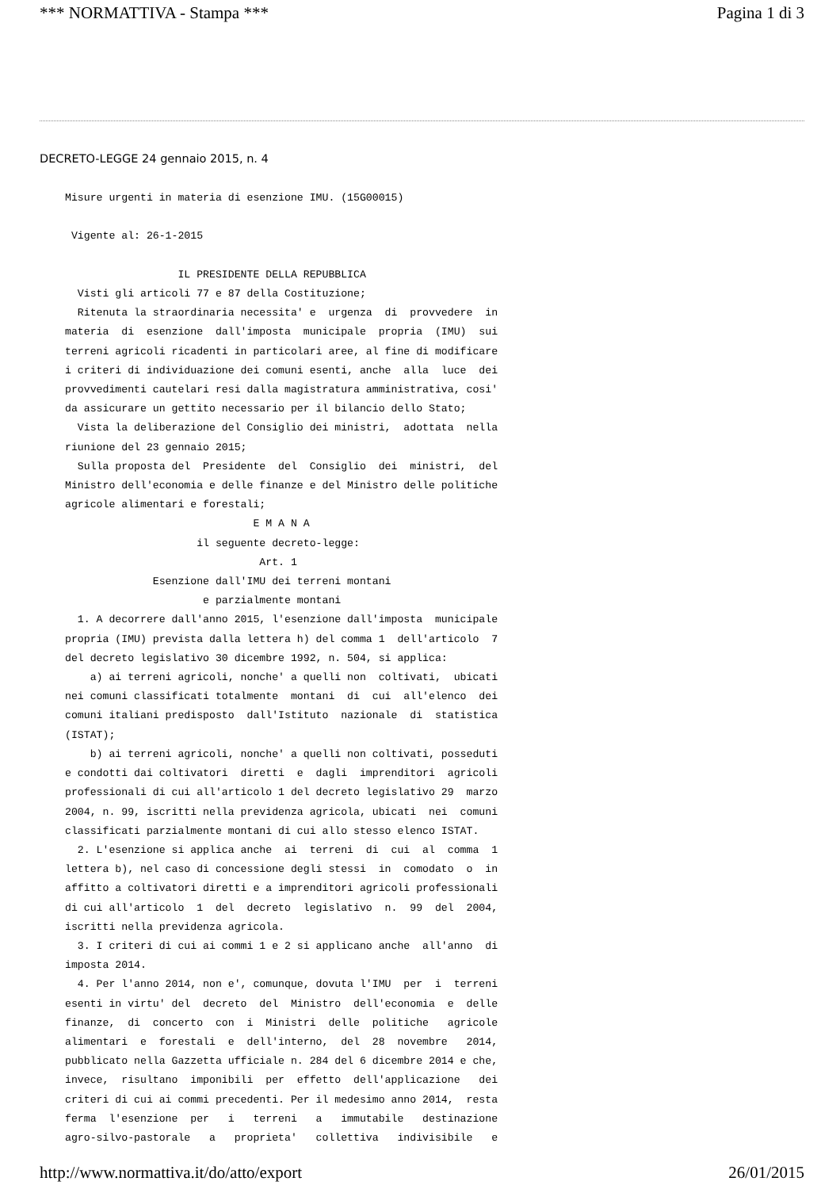*** NORMATTIVA - Stampa *** Pagina 1 di 3
DECRETO-LEGGE 24 gennaio 2015, n. 4
Misure urgenti in materia di esenzione IMU. (15G00015)

 Vigente al: 26-1-2015

                  IL PRESIDENTE DELLA REPUBBLICA
  Visti gli articoli 77 e 87 della Costituzione;
  Ritenuta la straordinaria necessita' e  urgenza  di  provvedere  in
materia  di  esenzione  dall'imposta  municipale  propria  (IMU)  sui
terreni agricoli ricadenti in particolari aree, al fine di modificare
i criteri di individuazione dei comuni esenti, anche  alla  luce  dei
provvedimenti cautelari resi dalla magistratura amministrativa, cosi'
da assicurare un gettito necessario per il bilancio dello Stato;
  Vista la deliberazione del Consiglio dei ministri,  adottata  nella
riunione del 23 gennaio 2015;
  Sulla proposta del  Presidente  del  Consiglio  dei  ministri,  del
Ministro dell'economia e delle finanze e del Ministro delle politiche
agricole alimentari e forestali;
                              E M A N A
                     il seguente decreto-legge:
                               Art. 1
              Esenzione dall'IMU dei terreni montani
                      e parzialmente montani
  1. A decorrere dall'anno 2015, l'esenzione dall'imposta  municipale
propria (IMU) prevista dalla lettera h) del comma 1  dell'articolo  7
del decreto legislativo 30 dicembre 1992, n. 504, si applica:
    a) ai terreni agricoli, nonche' a quelli non  coltivati,  ubicati
nei comuni classificati totalmente  montani  di  cui  all'elenco  dei
comuni italiani predisposto  dall'Istituto  nazionale  di  statistica
(ISTAT);
    b) ai terreni agricoli, nonche' a quelli non coltivati, posseduti
e condotti dai coltivatori  diretti  e  dagli  imprenditori  agricoli
professionali di cui all'articolo 1 del decreto legislativo 29  marzo
2004, n. 99, iscritti nella previdenza agricola, ubicati  nei  comuni
classificati parzialmente montani di cui allo stesso elenco ISTAT.
  2. L'esenzione si applica anche  ai  terreni  di  cui  al  comma  1
lettera b), nel caso di concessione degli stessi  in  comodato  o  in
affitto a coltivatori diretti e a imprenditori agricoli professionali
di cui all'articolo  1  del  decreto  legislativo  n.  99  del  2004,
iscritti nella previdenza agricola.
  3. I criteri di cui ai commi 1 e 2 si applicano anche  all'anno  di
imposta 2014.
  4. Per l'anno 2014, non e', comunque, dovuta l'IMU  per  i  terreni
esenti in virtu' del  decreto  del  Ministro  dell'economia  e  delle
finanze,  di  concerto  con  i  Ministri  delle  politiche   agricole
alimentari  e  forestali  e  dell'interno,  del  28  novembre   2014,
pubblicato nella Gazzetta ufficiale n. 284 del 6 dicembre 2014 e che,
invece,  risultano  imponibili  per  effetto  dell'applicazione   dei
criteri di cui ai commi precedenti. Per il medesimo anno 2014,  resta
ferma  l'esenzione  per   i   terreni   a   immutabile   destinazione
agro-silvo-pastorale   a   proprieta'   collettiva   indivisibile   e
http://www.normattiva.it/do/atto/export 26/01/2015